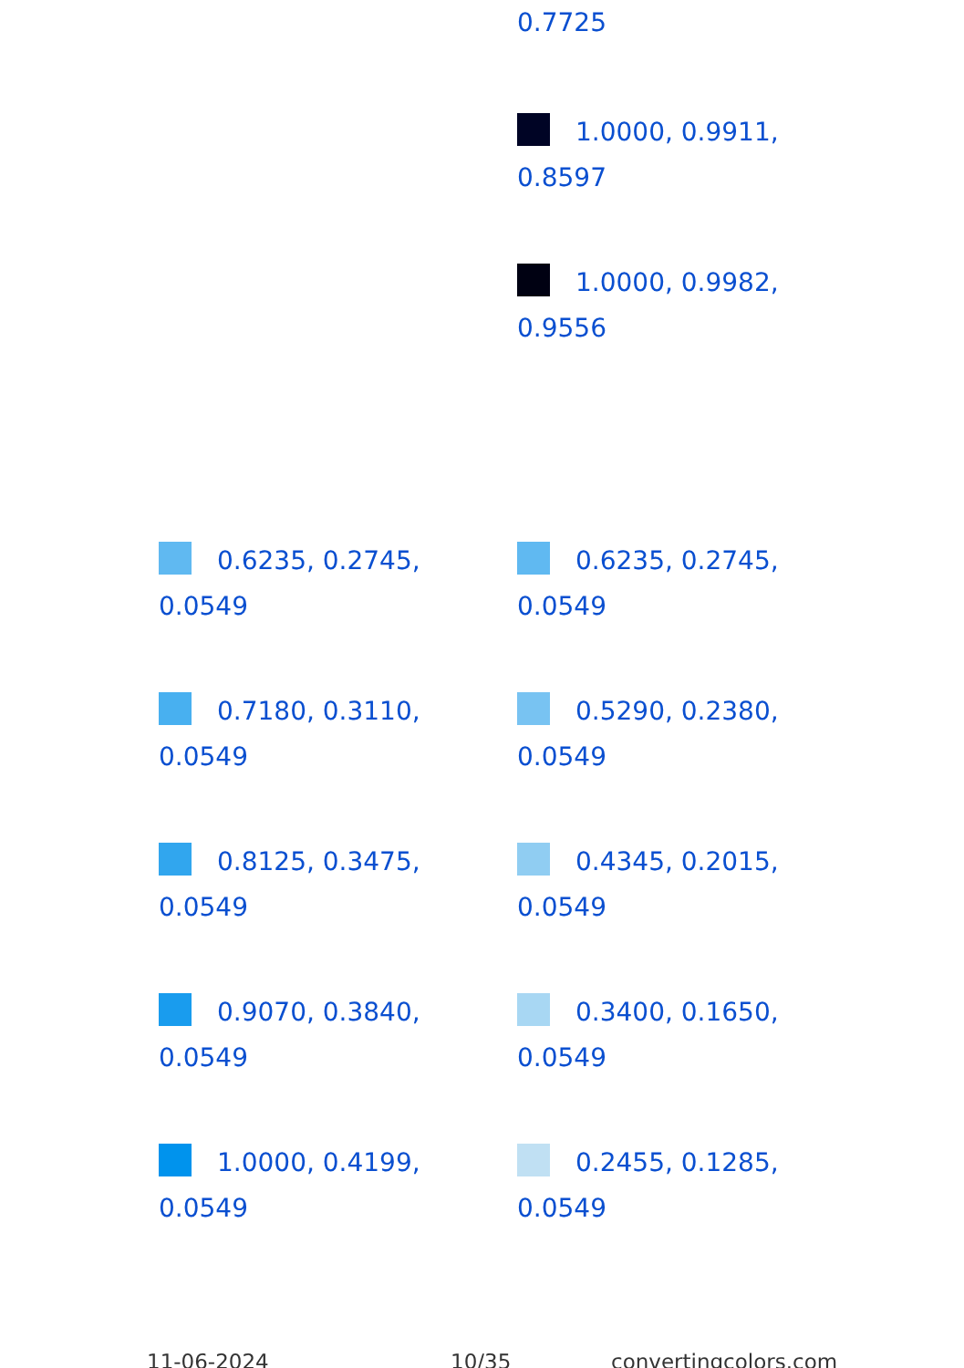0.7725
1.0000, 0.9911, 0.8597
1.0000, 0.9982, 0.9556
0.6235, 0.2745, 0.0549
0.6235, 0.2745, 0.0549
0.7180, 0.3110, 0.0549
0.5290, 0.2380, 0.0549
0.8125, 0.3475, 0.0549
0.4345, 0.2015, 0.0549
0.9070, 0.3840, 0.0549
0.3400, 0.1650, 0.0549
1.0000, 0.4199, 0.0549
0.2455, 0.1285, 0.0549
11-06-2024 10/35 convertingcolors.com